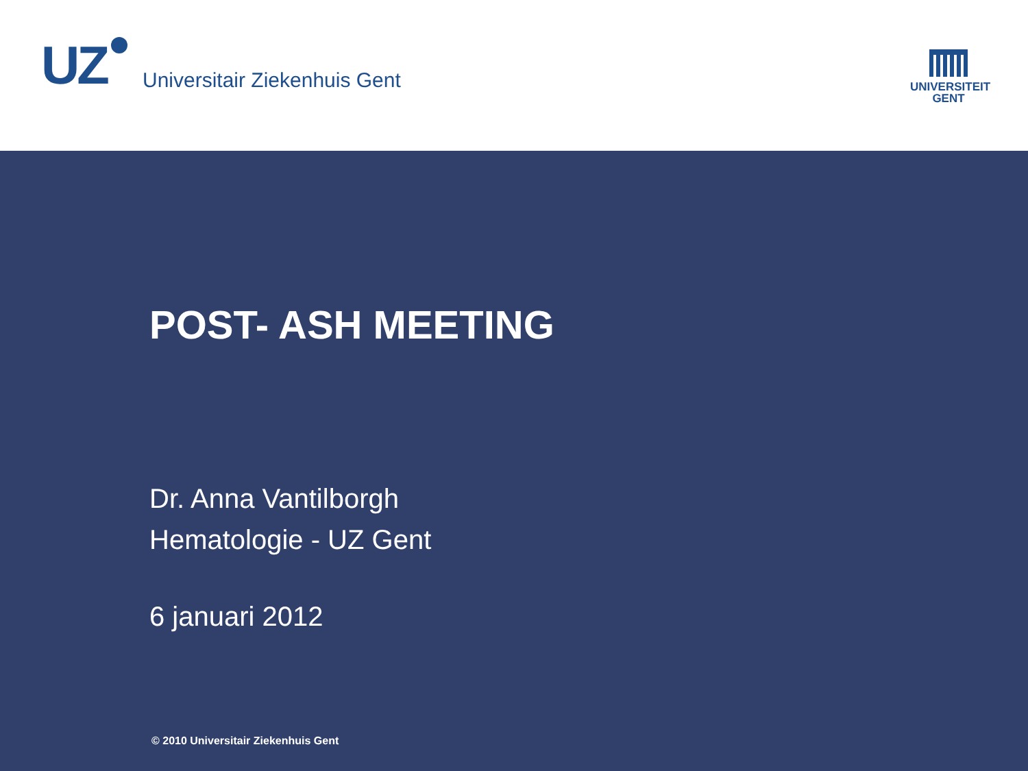UZ
Universitair Ziekenhuis Gent
UNIVERSITEIT
GENT
POST- ASH MEETING
Dr. Anna Vantilborgh
Hematologie - UZ Gent
6 januari 2012
© 2010 Universitair Ziekenhuis Gent